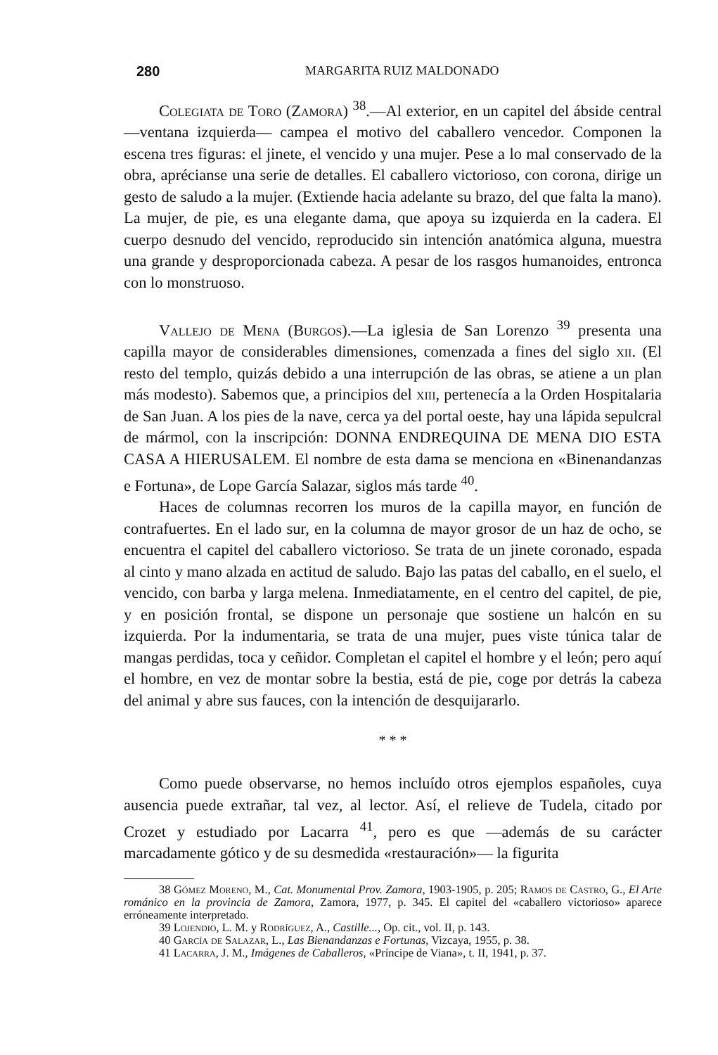280 MARGARITA RUIZ MALDONADO
Colegiata de Toro (Zamora) <sup>38</sup>.—Al exterior, en un capitel del ábside central —ventana izquierda— campea el motivo del caballero vencedor. Componen la escena tres figuras: el jinete, el vencido y una mujer. Pese a lo mal conservado de la obra, aprécianse una serie de detalles. El caballero victorioso, con corona, dirige un gesto de saludo a la mujer. (Extiende hacia adelante su brazo, del que falta la mano). La mujer, de pie, es una elegante dama, que apoya su izquierda en la cadera. El cuerpo desnudo del vencido, reproducido sin intención anatómica alguna, muestra una grande y desproporcionada cabeza. A pesar de los rasgos humanoides, entronca con lo monstruoso.
Vallejo de Mena (Burgos).—La iglesia de San Lorenzo <sup>39</sup> presenta una capilla mayor de considerables dimensiones, comenzada a fines del siglo xii. (El resto del templo, quizás debido a una interrupción de las obras, se atiene a un plan más modesto). Sabemos que, a principios del xiii, pertenecía a la Orden Hospitalaria de San Juan. A los pies de la nave, cerca ya del portal oeste, hay una lápida sepulcral de mármol, con la inscripción: DONNA ENDREQUINA DE MENA DIO ESTA CASA A HIERUSALEM. El nombre de esta dama se menciona en «Binenandanzas e Fortuna», de Lope García Salazar, siglos más tarde <sup>40</sup>.
Haces de columnas recorren los muros de la capilla mayor, en función de contrafuertes. En el lado sur, en la columna de mayor grosor de un haz de ocho, se encuentra el capitel del caballero victorioso. Se trata de un jinete coronado, espada al cinto y mano alzada en actitud de saludo. Bajo las patas del caballo, en el suelo, el vencido, con barba y larga melena. Inmediatamente, en el centro del capitel, de pie, y en posición frontal, se dispone un personaje que sostiene un halcón en su izquierda. Por la indumentaria, se trata de una mujer, pues viste túnica talar de mangas perdidas, toca y ceñidor. Completan el capitel el hombre y el león; pero aquí el hombre, en vez de montar sobre la bestia, está de pie, coge por detrás la cabeza del animal y abre sus fauces, con la intención de desquijararlo.
* * *
Como puede observarse, no hemos incluído otros ejemplos españoles, cuya ausencia puede extrañar, tal vez, al lector. Así, el relieve de Tudela, citado por Crozet y estudiado por Lacarra <sup>41</sup>, pero es que —además de su carácter marcadamente gótico y de su desmedida «restauración»— la figurita
38 Gómez Moreno, M., Cat. Monumental Prov. Zamora, 1903-1905, p. 205; Ramos de Castro, G., El Arte románico en la provincia de Zamora, Zamora, 1977, p. 345. El capitel del «caballero victorioso» aparece erróneamente interpretado.
39 Lojendio, L. M. y Rodríguez, A., Castille..., Op. cit., vol. II, p. 143.
40 García de Salazar, L., Las Bienandanzas e Fortunas, Vizcaya, 1955, p. 38.
41 Lacarra, J. M., Imágenes de Caballeros, «Príncipe de Viana», t. II, 1941, p. 37.